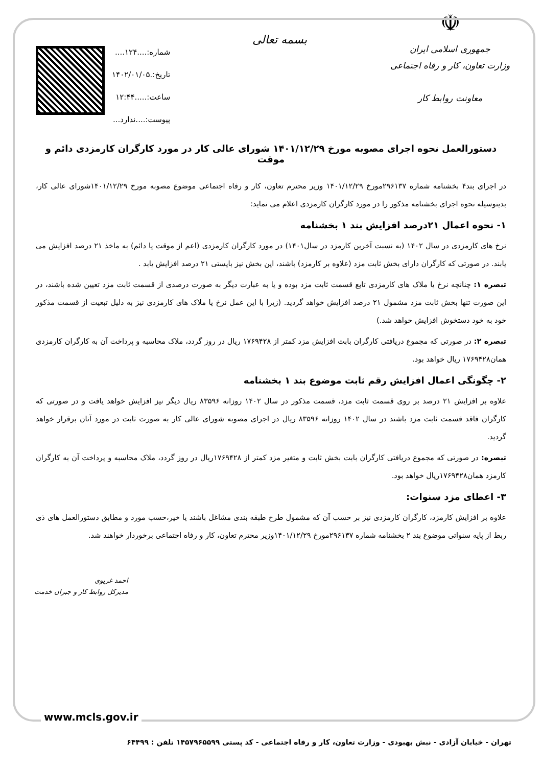☫
جمهوری اسلامی ایران
وزارت تعاون، کار و رفاه اجتماعی
معاونت روابط کار
بسمه تعالی
شماره:....۱۲۴....
تاریخ:.۱۴۰۲/۰۱/۰۵
ساعت:.....۱۲:۴۴
پیوست:....ندارد...
دستورالعمل نحوه اجرای مصوبه مورخ ۱۴۰۱/۱۲/۲۹ شورای عالی کار در مورد کارگران کارمزدی دائم و موقت
در اجرای بند۴ بخشنامه شماره ۲۹۶۱۳۷مورخ ۱۴۰۱/۱۲/۲۹ وزیر محترم تعاون، کار و رفاه اجتماعی موضوع مصوبه مورخ ۱۴۰۱/۱۲/۲۹شورای عالی کار، بدینوسیله نحوه اجرای بخشنامه مذکور را در مورد کارگران کارمزدی اعلام می نماید:
۱- نحوه اعمال ۲۱درصد افزایش بند ۱ بخشنامه
نرخ های کارمزدی در سال ۱۴۰۲ (به نسبت آخرین کارمزد در سال۱۴۰۱) در مورد کارگران کارمزدی (اعم از موقت یا دائم) به ماخذ ۲۱ درصد افزایش می یابند. در صورتی که کارگران دارای بخش ثابت مزد (علاوه بر کارمزد) باشند، این بخش نیز بایستی ۲۱ درصد افزایش یابد .
تبصره ۱: چنانچه نرخ یا ملاک های کارمزدی تابع قسمت ثابت مزد بوده و یا به عبارت دیگر به صورت درصدی از قسمت ثابت مزد تعیین شده باشند، در این صورت تنها بخش ثابت مزد مشمول ۲۱ درصد افزایش خواهد گردید. (زیرا با این عمل نرخ یا ملاک های کارمزدی نیز به دلیل تبعیت از قسمت مذکور خود به خود دستخوش افزایش خواهد شد.)
تبصره ۲: در صورتی که مجموع دریافتی کارگران بابت افزایش مزد کمتر از ۱۷۶۹۴۲۸ ریال در روز گردد، ملاک محاسبه و پرداخت آن به کارگران کارمزدی همان۱۷۶۹۴۲۸ ریال خواهد بود.
۲- چگونگی اعمال افزایش رقم ثابت موضوع بند ۱ بخشنامه
علاوه بر افزایش ۲۱ درصد بر روی قسمت ثابت مزد، قسمت مذکور در سال ۱۴۰۲ روزانه ۸۳۵۹۶ ریال دیگر نیز افزایش خواهد یافت و در صورتی که کارگران فاقد قسمت ثابت مزد باشند در سال ۱۴۰۲ روزانه ۸۳۵۹۶ ریال در اجرای مصوبه شورای عالی کار به صورت ثابت در مورد آنان برقرار خواهد گردید.
تبصره: در صورتی که مجموع دریافتی کارگران بابت بخش ثابت و متغیر مزد کمتر از ۱۷۶۹۴۲۸ریال در روز گردد، ملاک محاسبه و پرداخت آن به کارگران کارمزد همان۱۷۶۹۴۲۸ریال خواهد بود.
۳- اعطای مزد سنوات:
علاوه بر افزایش کارمزد، کارگران کارمزدی نیز بر حسب آن که مشمول طرح طبقه بندی مشاغل باشند یا خیر،حسب مورد و مطابق دستورالعمل های ذی ربط از پایه سنواتی موضوع بند ۲ بخشنامه شماره ۲۹۶۱۳۷مورخ ۱۴۰۱/۱۲/۲۹وزیر محترم تعاون، کار و رفاه اجتماعی برخوردار خواهند شد.
احمد غریوی
مدیرکل روابط کار و جبران خدمت
www.mcls.gov.ir
تهران - خیابان آزادی - نبش بهبودی - وزارت تعاون، کار و رفاه اجتماعی - کد پستی ۱۴۵۷۹۶۵۵۹۹ تلفن : ۶۴۴۹۹